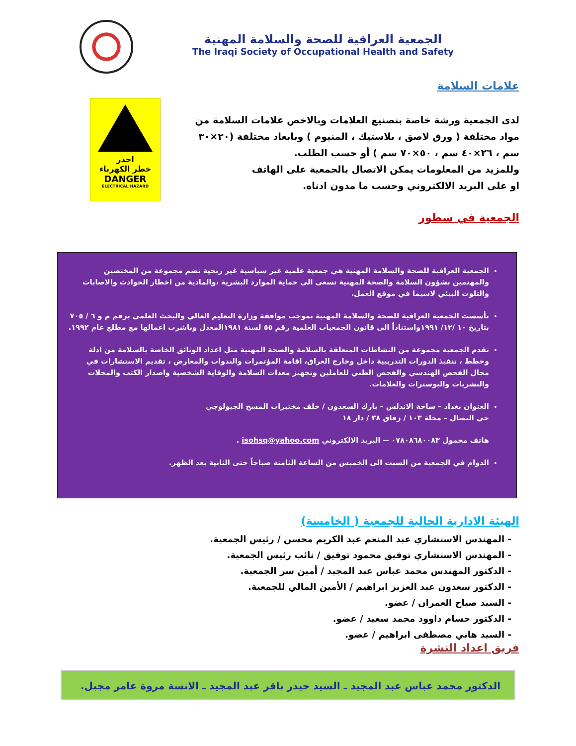الجمعية العراقية للصحة والسلامة المهنية
The Iraqi Society of Occupational Health and Safety
علامات السلامة
احذر
خطر الكهرباء
DANGER
ELECTRICAL HAZARD
لدى الجمعية ورشة خاصة بتصنيع العلامات وبالاخص علامات السلامة من مواد مختلفة ( ورق لاصق ، بلاستيك ، المنيوم ) وبابعاد مختلفة (٢٠×٣٠ سم ، ٢٦×٤٠ سم ، ٥٠×٧٠ سم ) أو حسب الطلب.
وللمزيد من المعلومات يمكن الاتصال بالجمعية على الهاتف
او على البريد الالكتروني وحسب ما مدون ادناه.
الجمعية في سطور
الجمعية العراقية للصحة والسلامة المهنية هي جمعية علمية غير سياسية غير ربحية تضم مجموعة من المختصين والمهتمين بشؤون السلامة والصحة المهنية تسعى الى حماية الموارد البشرية ،والمادية من اخطار الحوادث والاصابات والتلوث البيئي لاسيما في موقع العمل.
تأسست الجمعية العراقية للصحة والسلامة المهنية بموجب موافقة وزارة التعليم العالي والبحث العلمي برقم م و ٦ / ٧٠٥ بتاريخ ١٠ /١٢/ ١٩٩١واستناداً الى قانون الجمعيات العلمية رقم ٥٥ لسنة ١٩٨١المعدل وباشرت اعمالها مع مطلع عام ١٩٩٢.
تقدم الجمعية مجموعة من النشاطات المتعلقة بالسلامة والصحة المهنية مثل اعداد الوثائق الخاصة بالسلامة من ادلة وخطط ، تنفيذ الدورات التدريبية داخل وخارج العراق، اقامة المؤتمرات والندوات والمعارض ، تقديم الاستشارات في مجال الفحص الهندسي والفحص الطبي للعاملين وتجهيز معدات السلامة والوقاية الشخصية واصدار الكتب والمجلات والنشريات والبوسترات والعلامات.
العنوان بغداد – ساحة الاندلس – بارك السعدون / خلف مختبرات المسح الجيولوجي
حي النضال – محلة ١٠٣ / زقاق ٣٨ / دار ١٨
هاتف محمول ٠٧٨٠٨٦٨٠٠٨٣ -- البريد الالكتروني isohsq@yahoo.com .
الدوام في الجمعية من السبت الى الخميس من الساعة الثامنة صباحاً حتى الثانية بعد الظهر.
الهيئة الادارية الحالية للجمعية ( الخامسة)
- المهندس الاستشاري عبد المنعم عبد الكريم محسن / رئيس الجمعية.
- المهندس الاستشاري توفيق محمود توفيق / نائب رئيس الجمعية.
- الدكتور المهندس محمد عباس عبد المجيد / أمين سر الجمعية.
- الدكتور سعدون عبد العزيز ابراهيم / الأمين المالي للجمعية.
- السيد صباح العمران / عضو.
- الدكتور حسام داوود محمد سعيد / عضو.
- السيد هاني مصطفى ابراهيم / عضو.
فريق اعداد النشرة
الدكتور محمد عباس عبد المجيد ـ السيد حيدر باقر عبد المجيد ـ الانسة مروة عامر مجبل.